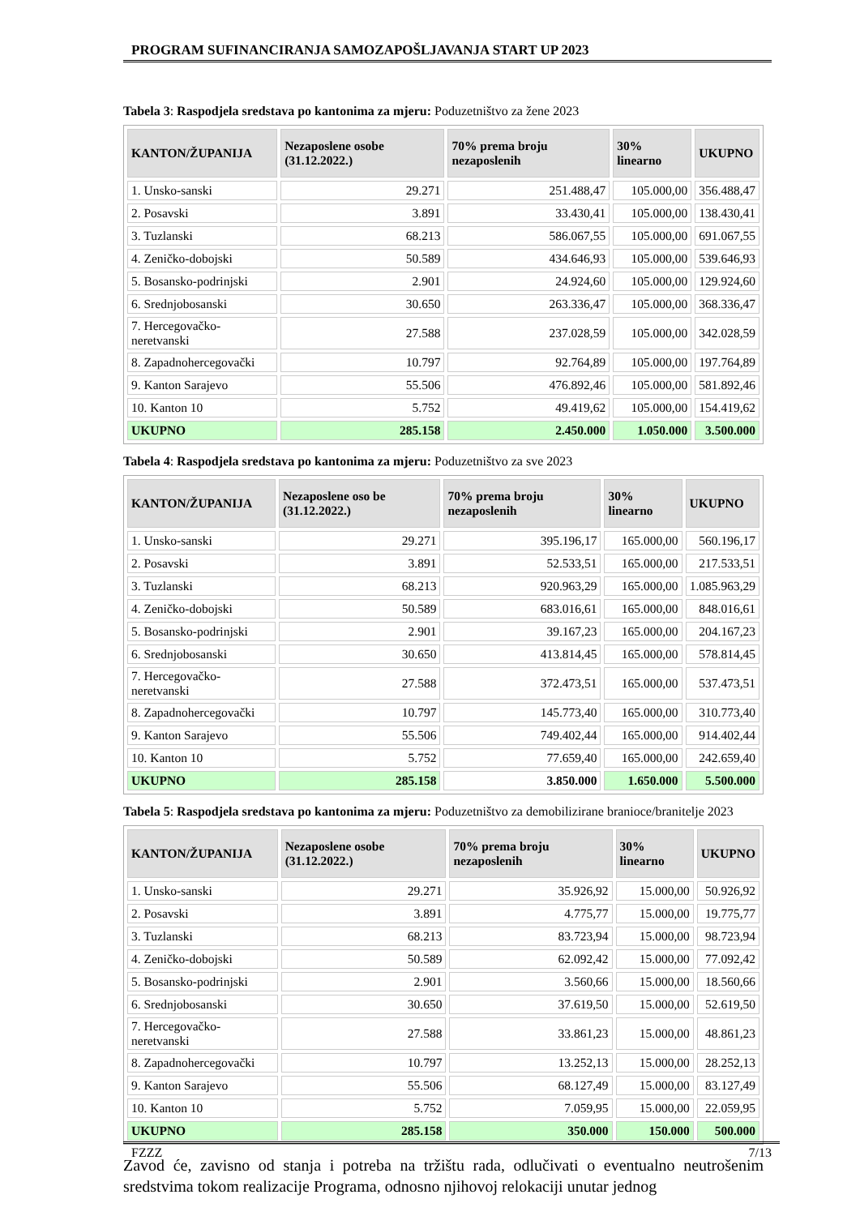PROGRAM SUFINANCIRANJA SAMOZAPOŠLJAVANJA START UP 2023
Tabela 3: Raspodjela sredstava po kantonima za mjeru: Poduzetništvo za žene 2023
| KANTON/ŽUPANIJA | Nezaposlene osobe (31.12.2022.) | 70% prema broju nezaposlenih | 30% linearno | UKUPNO |
| --- | --- | --- | --- | --- |
| 1. Unsko-sanski | 29.271 | 251.488,47 | 105.000,00 | 356.488,47 |
| 2. Posavski | 3.891 | 33.430,41 | 105.000,00 | 138.430,41 |
| 3. Tuzlanski | 68.213 | 586.067,55 | 105.000,00 | 691.067,55 |
| 4. Zeničko-dobojski | 50.589 | 434.646,93 | 105.000,00 | 539.646,93 |
| 5. Bosansko-podrinjski | 2.901 | 24.924,60 | 105.000,00 | 129.924,60 |
| 6. Srednjobosanski | 30.650 | 263.336,47 | 105.000,00 | 368.336,47 |
| 7. Hercegovačko-neretvanski | 27.588 | 237.028,59 | 105.000,00 | 342.028,59 |
| 8. Zapadnohercegovački | 10.797 | 92.764,89 | 105.000,00 | 197.764,89 |
| 9. Kanton Sarajevo | 55.506 | 476.892,46 | 105.000,00 | 581.892,46 |
| 10. Kanton 10 | 5.752 | 49.419,62 | 105.000,00 | 154.419,62 |
| UKUPNO | 285.158 | 2.450.000 | 1.050.000 | 3.500.000 |
Tabela 4: Raspodjela sredstava po kantonima za mjeru: Poduzetništvo za sve 2023
| KANTON/ŽUPANIJA | Nezaposlene oso be (31.12.2022.) | 70% prema broju nezaposlenih | 30% linearno | UKUPNO |
| --- | --- | --- | --- | --- |
| 1. Unsko-sanski | 29.271 | 395.196,17 | 165.000,00 | 560.196,17 |
| 2. Posavski | 3.891 | 52.533,51 | 165.000,00 | 217.533,51 |
| 3. Tuzlanski | 68.213 | 920.963,29 | 165.000,00 | 1.085.963,29 |
| 4. Zeničko-dobojski | 50.589 | 683.016,61 | 165.000,00 | 848.016,61 |
| 5. Bosansko-podrinjski | 2.901 | 39.167,23 | 165.000,00 | 204.167,23 |
| 6. Srednjobosanski | 30.650 | 413.814,45 | 165.000,00 | 578.814,45 |
| 7. Hercegovačko-neretvanski | 27.588 | 372.473,51 | 165.000,00 | 537.473,51 |
| 8. Zapadnohercegovački | 10.797 | 145.773,40 | 165.000,00 | 310.773,40 |
| 9. Kanton Sarajevo | 55.506 | 749.402,44 | 165.000,00 | 914.402,44 |
| 10. Kanton 10 | 5.752 | 77.659,40 | 165.000,00 | 242.659,40 |
| UKUPNO | 285.158 | 3.850.000 | 1.650.000 | 5.500.000 |
Tabela 5: Raspodjela sredstava po kantonima za mjeru: Poduzetništvo za demobilizirane branioce/branitelje 2023
| KANTON/ŽUPANIJA | Nezaposlene osobe (31.12.2022.) | 70% prema broju nezaposlenih | 30% linearno | UKUPNO |
| --- | --- | --- | --- | --- |
| 1. Unsko-sanski | 29.271 | 35.926,92 | 15.000,00 | 50.926,92 |
| 2. Posavski | 3.891 | 4.775,77 | 15.000,00 | 19.775,77 |
| 3. Tuzlanski | 68.213 | 83.723,94 | 15.000,00 | 98.723,94 |
| 4. Zeničko-dobojski | 50.589 | 62.092,42 | 15.000,00 | 77.092,42 |
| 5. Bosansko-podrinjski | 2.901 | 3.560,66 | 15.000,00 | 18.560,66 |
| 6. Srednjobosanski | 30.650 | 37.619,50 | 15.000,00 | 52.619,50 |
| 7. Hercegovačko-neretvanski | 27.588 | 33.861,23 | 15.000,00 | 48.861,23 |
| 8. Zapadnohercegovački | 10.797 | 13.252,13 | 15.000,00 | 28.252,13 |
| 9. Kanton Sarajevo | 55.506 | 68.127,49 | 15.000,00 | 83.127,49 |
| 10. Kanton 10 | 5.752 | 7.059,95 | 15.000,00 | 22.059,95 |
| UKUPNO | 285.158 | 350.000 | 150.000 | 500.000 |
Zavod će, zavisno od stanja i potreba na tržištu rada, odlučivati o eventualno neutrošenim sredstvima tokom realizacije Programa, odnosno njihovoj relokaciji unutar jednog
FZZZ 7/13